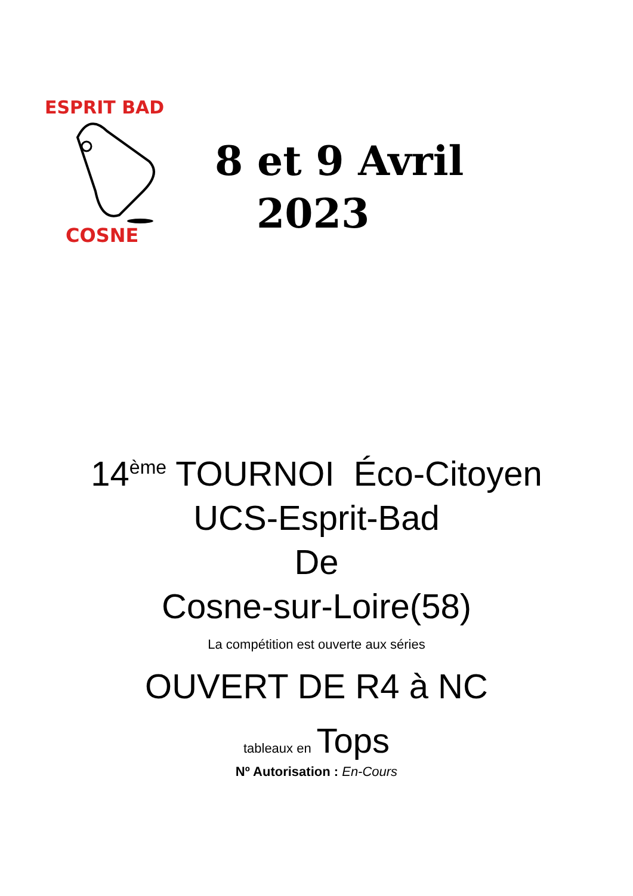ESPRIT BAD
COSNE
8 et 9 Avril
2023
14<sup>ème</sup> TOURNOI Éco-Citoyen
UCS-Esprit-Bad
De
Cosne-sur-Loire(58)
La compétition est ouverte aux séries
OUVERT DE R4 à NC
tableaux en Tops
Nº Autorisation : En-Cours